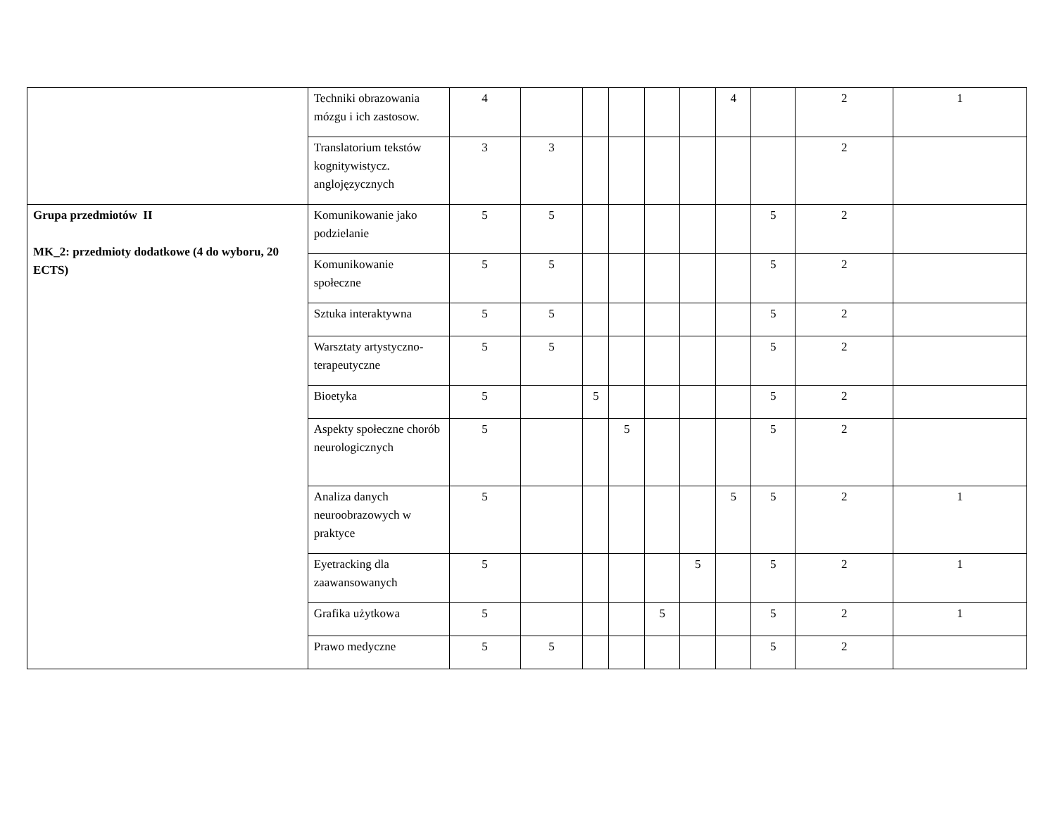| | Techniki obrazowania mózgu i ich zastosow. | 4 | | | | | | 4 | | 2 | 1 |
| | Translatorium tekstów kognitywistycz. anglojęzycznych | 3 | 3 | | | | | | | 2 | |
| Grupa przedmiotów II MK_2: przedmioty dodatkowe (4 do wyboru, 20 ECTS) | Komunikowanie jako podzielanie | 5 | 5 | | | | | | 5 | 2 | |
| | Komunikowanie społeczne | 5 | 5 | | | | | | 5 | 2 | |
| | Sztuka interaktywna | 5 | 5 | | | | | | 5 | 2 | |
| | Warsztaty artystyczno-terapeutyczne | 5 | 5 | | | | | | 5 | 2 | |
| | Bioetyka | 5 | | 5 | | | | | 5 | 2 | |
| | Aspekty społeczne chorób neurologicznych | 5 | | | 5 | | | | 5 | 2 | |
| | Analiza danych neuroobrazowych w praktyce | 5 | | | | | | 5 | 5 | 2 | 1 |
| | Eyetracking dla zaawansowanych | 5 | | | | | 5 | | 5 | 2 | 1 |
| | Grafika użytkowa | 5 | | | | 5 | | | 5 | 2 | 1 |
| | Prawo medyczne | 5 | 5 | | | | | | 5 | 2 | |